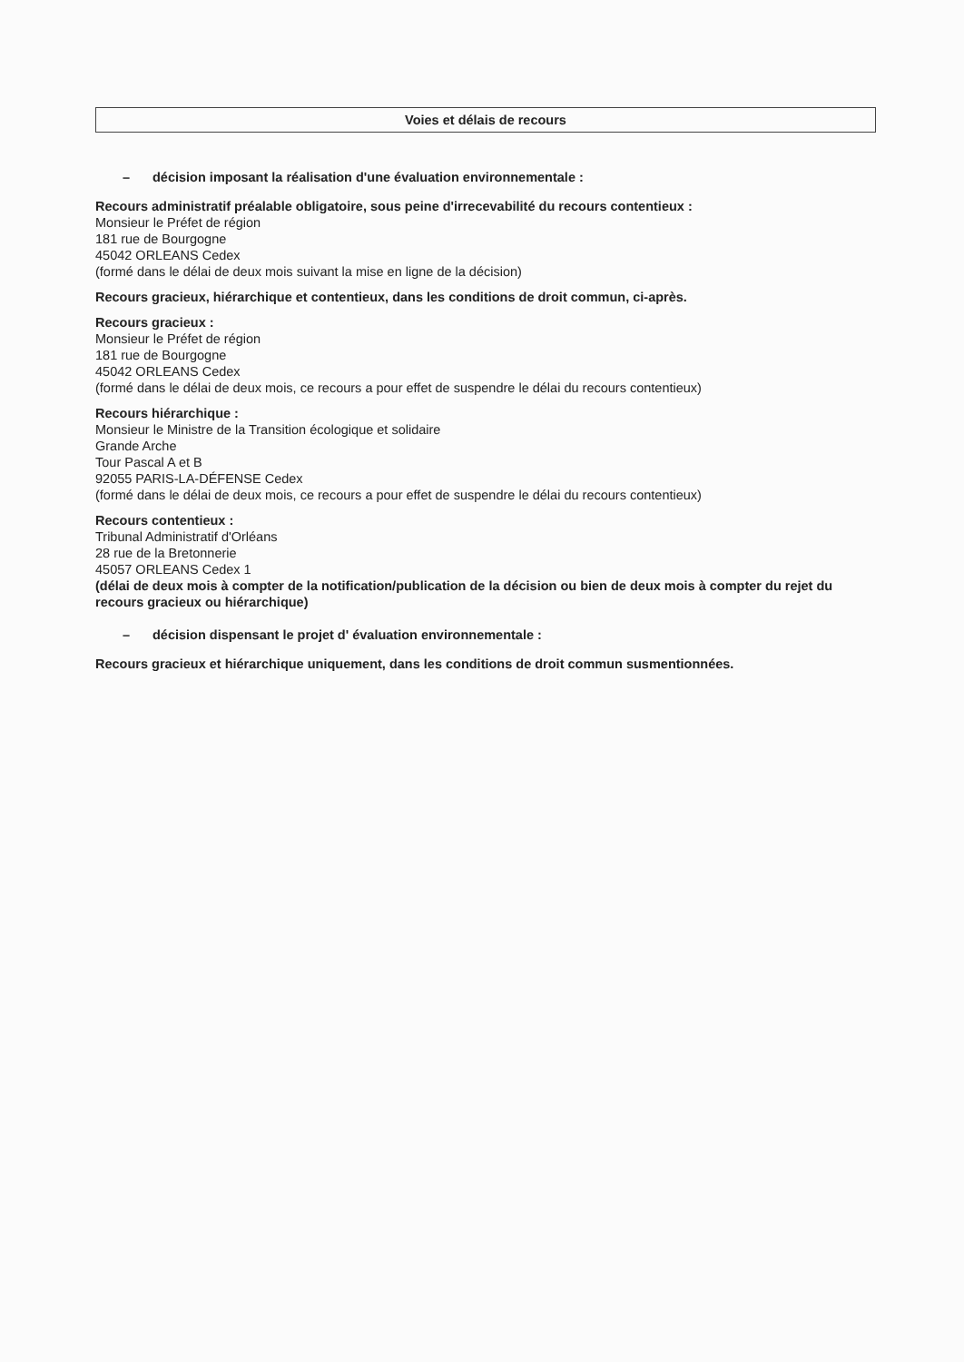Voies et délais de recours
– décision imposant la réalisation d'une évaluation environnementale :
Recours administratif préalable obligatoire, sous peine d'irrecevabilité du recours contentieux :
Monsieur le Préfet de région
181 rue de Bourgogne
45042 ORLEANS Cedex
(formé dans le délai de deux mois suivant la mise en ligne de la décision)
Recours gracieux, hiérarchique et contentieux, dans les conditions de droit commun, ci-après.
Recours gracieux :
Monsieur le Préfet de région
181 rue de Bourgogne
45042 ORLEANS Cedex
(formé dans le délai de deux mois, ce recours a pour effet de suspendre le délai du recours contentieux)
Recours hiérarchique :
Monsieur le Ministre de la Transition écologique et solidaire
Grande Arche
Tour Pascal A et B
92055 PARIS-LA-DÉFENSE Cedex
(formé dans le délai de deux mois, ce recours a pour effet de suspendre le délai du recours contentieux)
Recours contentieux :
Tribunal Administratif d'Orléans
28 rue de la Bretonnerie
45057 ORLEANS Cedex 1
(délai de deux mois à compter de la notification/publication de la décision ou bien de deux mois à compter du rejet du recours gracieux ou hiérarchique)
– décision dispensant le projet d' évaluation environnementale :
Recours gracieux et hiérarchique uniquement, dans les conditions de droit commun susmentionnées.